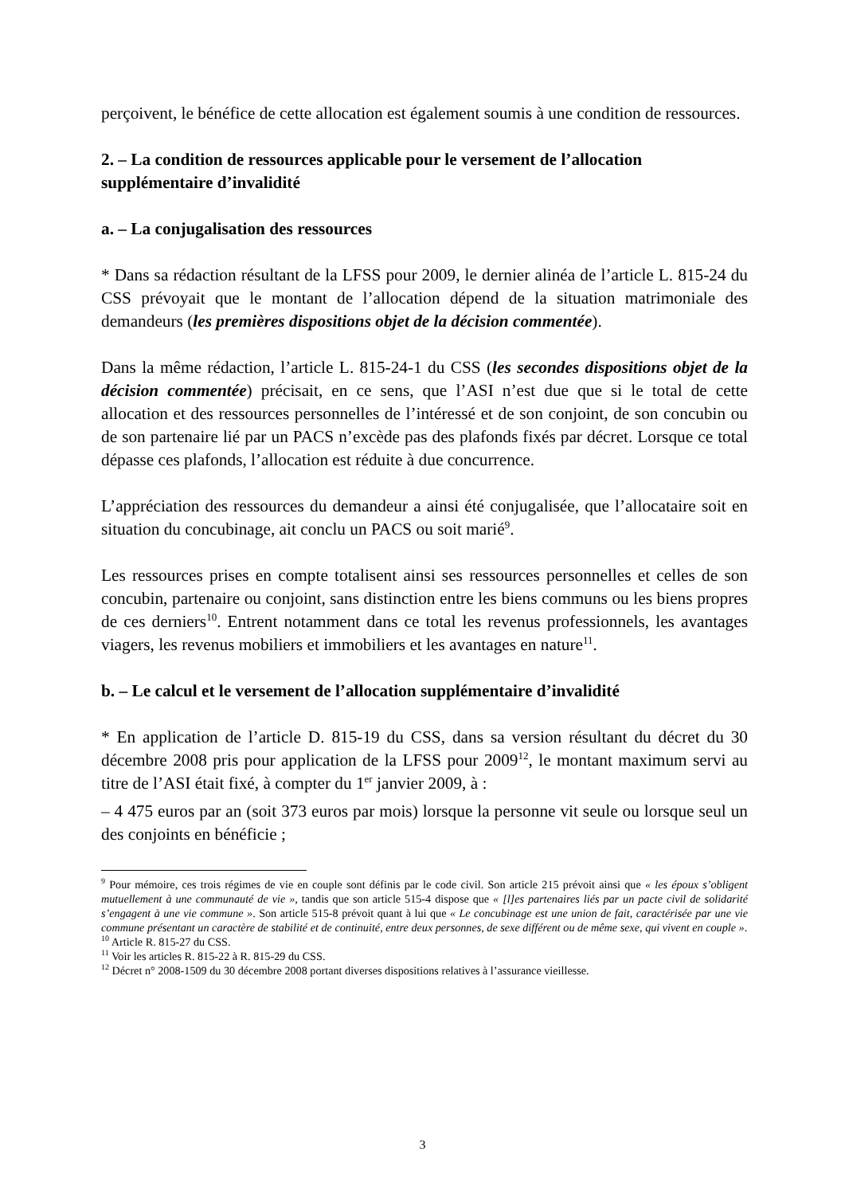perçoivent, le bénéfice de cette allocation est également soumis à une condition de ressources.
2. – La condition de ressources applicable pour le versement de l’allocation supplémentaire d’invalidité
a. – La conjugalisation des ressources
* Dans sa rédaction résultant de la LFSS pour 2009, le dernier alinéa de l’article L. 815-24 du CSS prévoyait que le montant de l’allocation dépend de la situation matrimoniale des demandeurs (les premières dispositions objet de la décision commentée).
Dans la même rédaction, l’article L. 815-24-1 du CSS (les secondes dispositions objet de la décision commentée) précisait, en ce sens, que l’ASI n’est due que si le total de cette allocation et des ressources personnelles de l’intéressé et de son conjoint, de son concubin ou de son partenaire lié par un PACS n’excède pas des plafonds fixés par décret. Lorsque ce total dépasse ces plafonds, l’allocation est réduite à due concurrence.
L’appréciation des ressources du demandeur a ainsi été conjugalisée, que l’allocataire soit en situation du concubinage, ait conclu un PACS ou soit marié<sup>9</sup>.
Les ressources prises en compte totalisent ainsi ses ressources personnelles et celles de son concubin, partenaire ou conjoint, sans distinction entre les biens communs ou les biens propres de ces derniers<sup>10</sup>. Entrent notamment dans ce total les revenus professionnels, les avantages viagers, les revenus mobiliers et immobiliers et les avantages en nature<sup>11</sup>.
b. – Le calcul et le versement de l’allocation supplémentaire d’invalidité
* En application de l’article D. 815-19 du CSS, dans sa version résultant du décret du 30 décembre 2008 pris pour application de la LFSS pour 2009<sup>12</sup>, le montant maximum servi au titre de l’ASI était fixé, à compter du 1<sup>er</sup> janvier 2009, à :
– 4 475 euros par an (soit 373 euros par mois) lorsque la personne vit seule ou lorsque seul un des conjoints en bénéficie ;
<sup>9</sup> Pour mémoire, ces trois régimes de vie en couple sont définis par le code civil. Son article 215 prévoit ainsi que « les époux s’obligent mutuellement à une communauté de vie », tandis que son article 515-4 dispose que « [l]es partenaires liés par un pacte civil de solidarité s’engagent à une vie commune ». Son article 515-8 prévoit quant à lui que « Le concubinage est une union de fait, caractérisée par une vie commune présentant un caractère de stabilité et de continuité, entre deux personnes, de sexe différent ou de même sexe, qui vivent en couple ».
<sup>10</sup> Article R. 815-27 du CSS.
<sup>11</sup> Voir les articles R. 815-22 à R. 815-29 du CSS.
<sup>12</sup> Décret n° 2008-1509 du 30 décembre 2008 portant diverses dispositions relatives à l’assurance vieillesse.
3